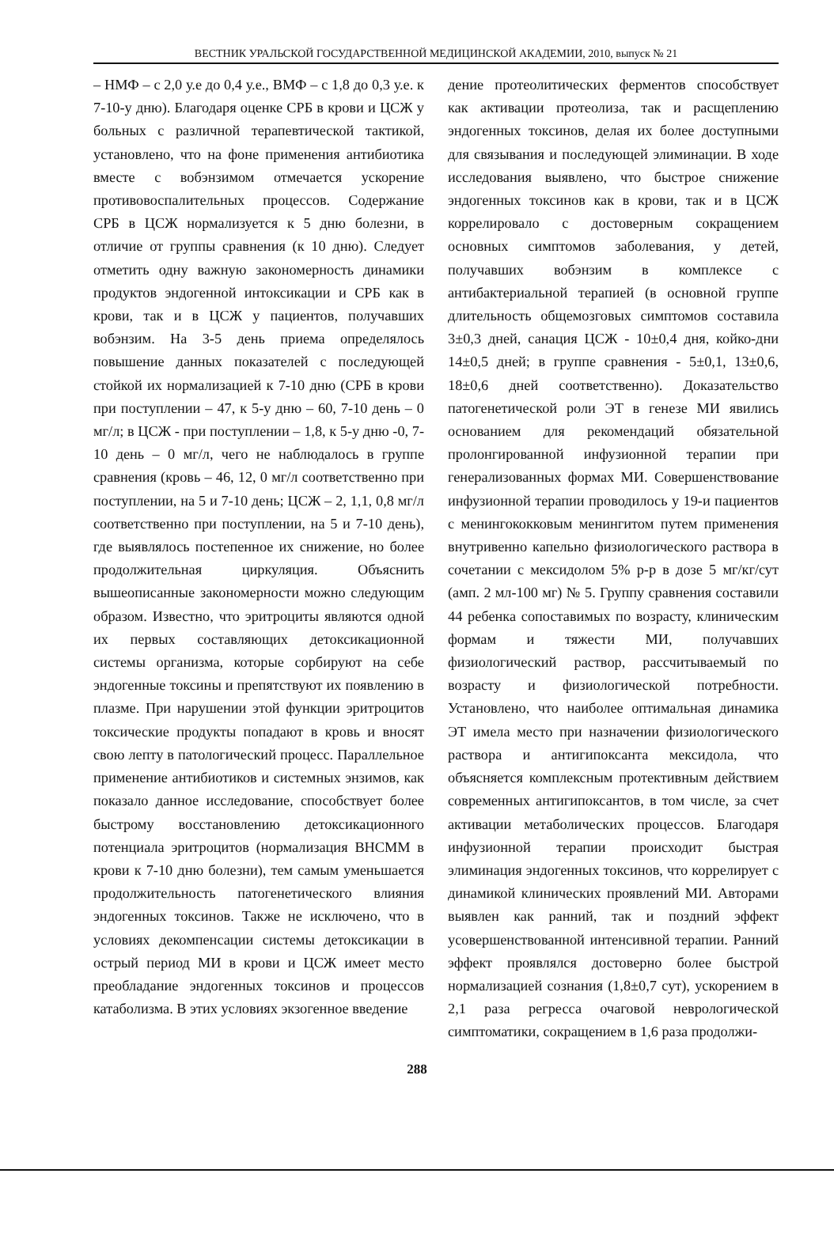ВЕСТНИК УРАЛЬСКОЙ ГОСУДАРСТВЕННОЙ МЕДИЦИНСКОЙ АКАДЕМИИ, 2010, выпуск № 21
– НМФ – с 2,0 у.е до 0,4 у.е., ВМФ – с 1,8 до 0,3 у.е. к 7-10-у дню). Благодаря оценке СРБ в крови и ЦСЖ у больных с различной терапевтической тактикой, установлено, что на фоне применения антибиотика вместе с вобэнзимом отмечается ускорение противовоспалительных процессов. Содержание СРБ в ЦСЖ нормализуется к 5 дню болезни, в отличие от группы сравнения (к 10 дню). Следует отметить одну важную закономерность динамики продуктов эндогенной интоксикации и СРБ как в крови, так и в ЦСЖ у пациентов, получавших вобэнзим. На 3-5 день приема определялось повышение данных показателей с последующей стойкой их нормализацией к 7-10 дню (СРБ в крови при поступлении – 47, к 5-у дню – 60, 7-10 день – 0 мг/л; в ЦСЖ - при поступлении – 1,8, к 5-у дню -0, 7-10 день – 0 мг/л, чего не наблюдалось в группе сравнения (кровь – 46, 12, 0 мг/л соответственно при поступлении, на 5 и 7-10 день; ЦСЖ – 2, 1,1, 0,8 мг/л соответственно при поступлении, на 5 и 7-10 день), где выявлялось постепенное их снижение, но более продолжительная циркуляция. Объяснить вышеописанные закономерности можно следующим образом. Известно, что эритроциты являются одной их первых составляющих детоксикационной системы организма, которые сорбируют на себе эндогенные токсины и препятствуют их появлению в плазме. При нарушении этой функции эритроцитов токсические продукты попадают в кровь и вносят свою лепту в патологический процесс. Параллельное применение антибиотиков и системных энзимов, как показало данное исследование, способствует более быстрому восстановлению детоксикационного потенциала эритроцитов (нормализация ВНСММ в крови к 7-10 дню болезни), тем самым уменьшается продолжительность патогенетического влияния эндогенных токсинов. Также не исключено, что в условиях декомпенсации системы детоксикации в острый период МИ в крови и ЦСЖ имеет место преобладание эндогенных токсинов и процессов катаболизма. В этих условиях экзогенное введение
дение протеолитических ферментов способствует как активации протеолиза, так и расщеплению эндогенных токсинов, делая их более доступными для связывания и последующей элиминации. В ходе исследования выявлено, что быстрое снижение эндогенных токсинов как в крови, так и в ЦСЖ коррелировало с достоверным сокращением основных симптомов заболевания, у детей, получавших вобэнзим в комплексе с антибактериальной терапией (в основной группе длительность общемозговых симптомов составила 3±0,3 дней, санация ЦСЖ - 10±0,4 дня, койко-дни 14±0,5 дней; в группе сравнения - 5±0,1, 13±0,6, 18±0,6 дней соответственно). Доказательство патогенетической роли ЭТ в генезе МИ явились основанием для рекомендаций обязательной пролонгированной инфузионной терапии при генерализованных формах МИ. Совершенствование инфузионной терапии проводилось у 19-и пациентов с менингококковым менингитом путем применения внутривенно капельно физиологического раствора в сочетании с мексидолом 5% р-р в дозе 5 мг/кг/сут (амп. 2 мл-100 мг) № 5. Группу сравнения составили 44 ребенка сопоставимых по возрасту, клиническим формам и тяжести МИ, получавших физиологический раствор, рассчитываемый по возрасту и физиологической потребности. Установлено, что наиболее оптимальная динамика ЭТ имела место при назначении физиологического раствора и антигипоксанта мексидола, что объясняется комплексным протективным действием современных антигипоксантов, в том числе, за счет активации метаболических процессов. Благодаря инфузионной терапии происходит быстрая элиминация эндогенных токсинов, что коррелирует с динамикой клинических проявлений МИ. Авторами выявлен как ранний, так и поздний эффект усовершенствованной интенсивной терапии. Ранний эффект проявлялся достоверно более быстрой нормализацией сознания (1,8±0,7 сут), ускорением в 2,1 раза регресса очаговой неврологической симптоматики, сокращением в 1,6 раза продолжи-
288